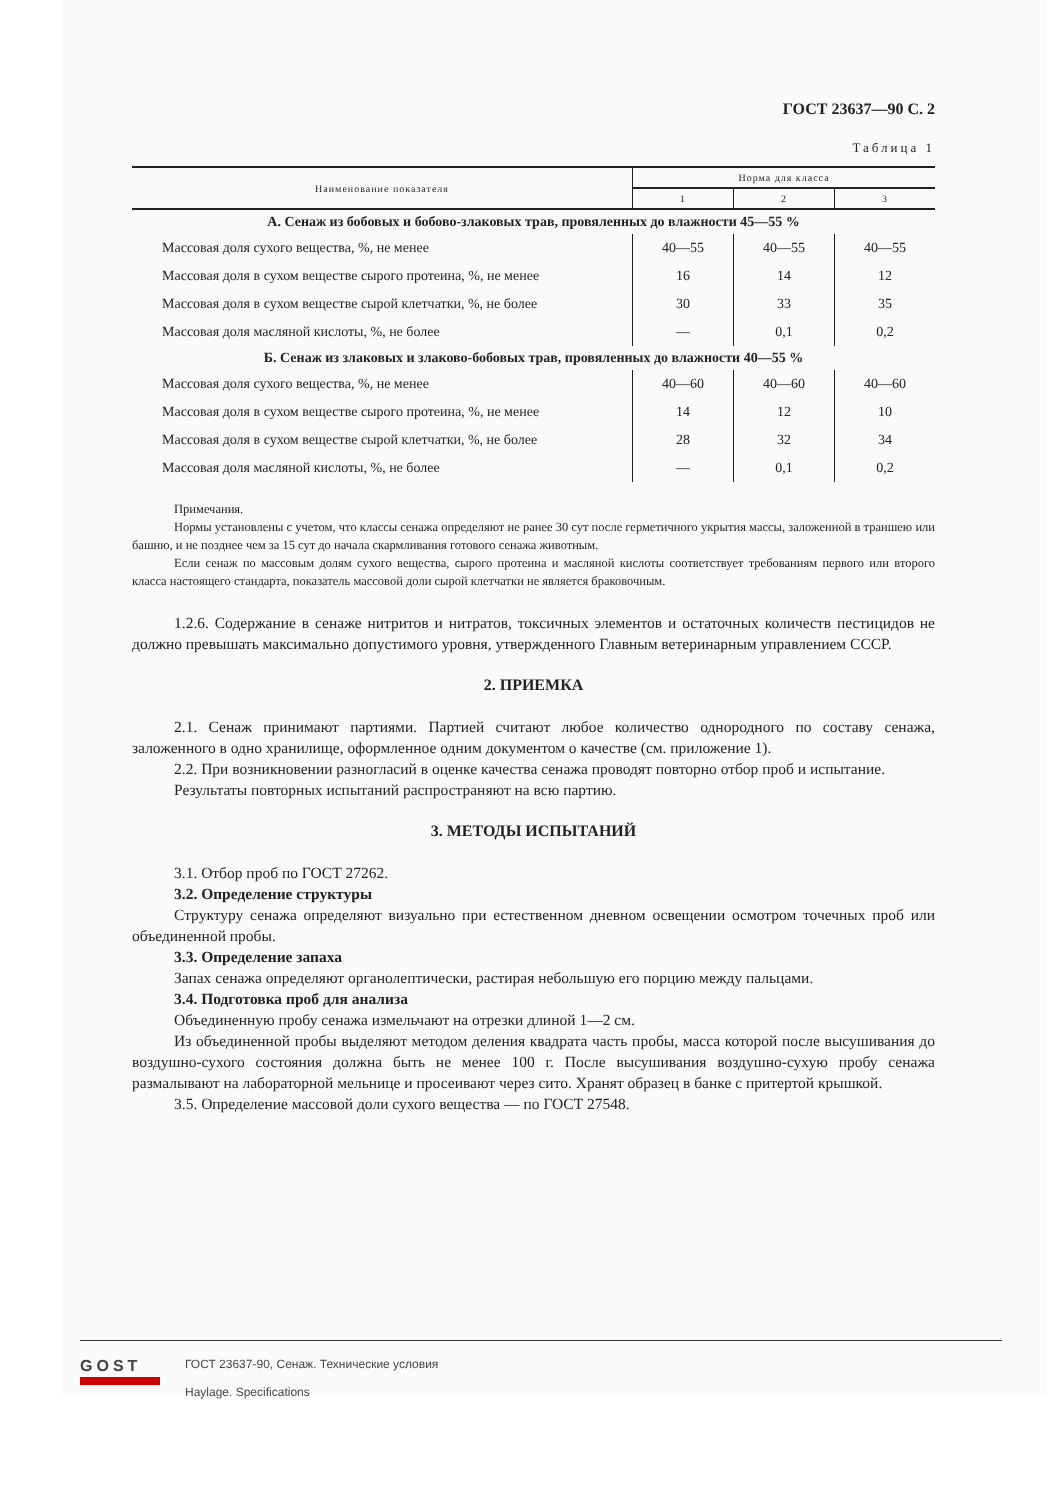ГОСТ 23637—90 С. 2
Таблица 1
| Наименование показателя | Норма для класса | | |
| --- | --- | --- | --- |
| | 1 | 2 | 3 |
| А. Сенаж из бобовых и бобово-злаковых трав, провяленных до влажности 45—55 % | | | |
| Массовая доля сухого вещества, %, не менее | 40—55 | 40—55 | 40—55 |
| Массовая доля в сухом веществе сырого протеина, %, не менее | 16 | 14 | 12 |
| Массовая доля в сухом веществе сырой клетчатки, %, не более | 30 | 33 | 35 |
| Массовая доля масляной кислоты, %, не более | — | 0,1 | 0,2 |
| Б. Сенаж из злаковых и злаково-бобовых трав, провяленных до влажности 40—55 % | | | |
| Массовая доля сухого вещества, %, не менее | 40—60 | 40—60 | 40—60 |
| Массовая доля в сухом веществе сырого протеина, %, не менее | 14 | 12 | 10 |
| Массовая доля в сухом веществе сырой клетчатки, %, не более | 28 | 32 | 34 |
| Массовая доля масляной кислоты, %, не более | — | 0,1 | 0,2 |
Примечания.
Нормы установлены с учетом, что классы сенажа определяют не ранее 30 сут после герметичного укрытия массы, заложенной в траншею или башню, и не позднее чем за 15 сут до начала скармливания готового сенажа животным.
Если сенаж по массовым долям сухого вещества, сырого протеина и масляной кислоты соответствует требованиям первого или второго класса настоящего стандарта, показатель массовой доли сырой клетчатки не является браковочным.
1.2.6. Содержание в сенаже нитритов и нитратов, токсичных элементов и остаточных количеств пестицидов не должно превышать максимально допустимого уровня, утвержденного Главным ветеринарным управлением СССР.
2. ПРИЕМКА
2.1. Сенаж принимают партиями. Партией считают любое количество однородного по составу сенажа, заложенного в одно хранилище, оформленное одним документом о качестве (см. приложение 1).
2.2. При возникновении разногласий в оценке качества сенажа проводят повторно отбор проб и испытание.
Результаты повторных испытаний распространяют на всю партию.
3. МЕТОДЫ ИСПЫТАНИЙ
3.1. Отбор проб по ГОСТ 27262.
3.2. Определение структуры
Структуру сенажа определяют визуально при естественном дневном освещении осмотром точечных проб или объединенной пробы.
3.3. Определение запаха
Запах сенажа определяют органолептически, растирая небольшую его порцию между пальцами.
3.4. Подготовка проб для анализа
Объединенную пробу сенажа измельчают на отрезки длиной 1—2 см.
Из объединенной пробы выделяют методом деления квадрата часть пробы, масса которой после высушивания до воздушно-сухого состояния должна быть не менее 100 г. После высушивания воздушно-сухую пробу сенажа размалывают на лабораторной мельнице и просеивают через сито. Хранят образец в банке с притертой крышкой.
3.5. Определение массовой доли сухого вещества — по ГОСТ 27548.
GOST
ГОСТ 23637-90, Сенаж. Технические условия
Haylage. Specifications